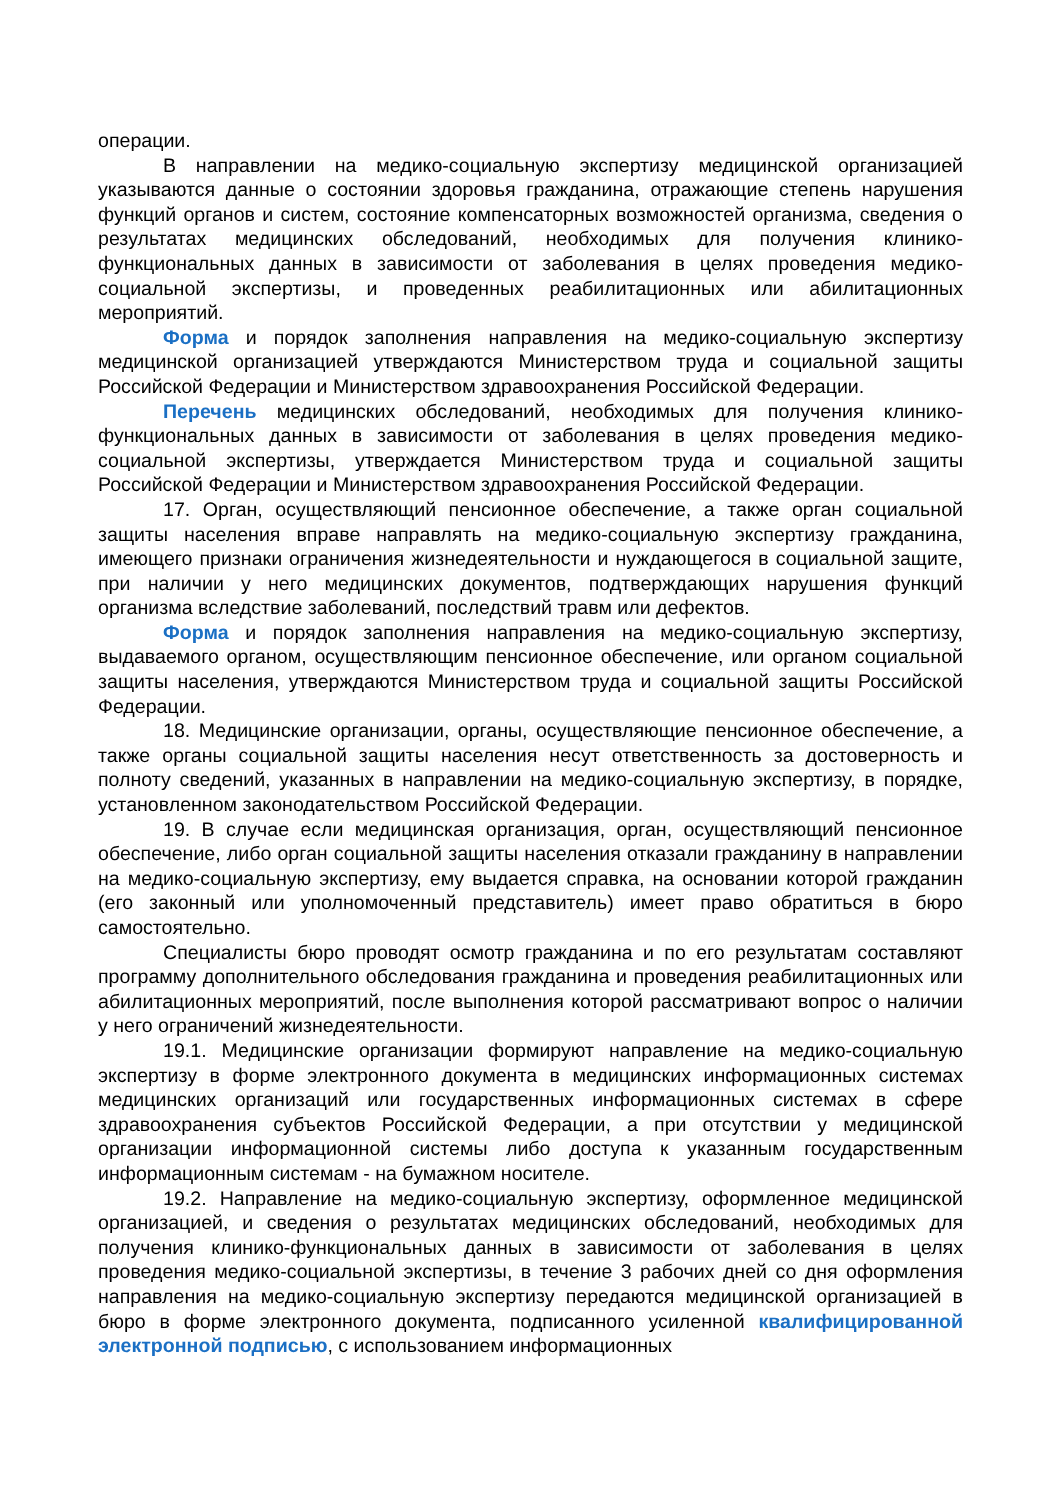операции.
В направлении на медико-социальную экспертизу медицинской организацией указываются данные о состоянии здоровья гражданина, отражающие степень нарушения функций органов и систем, состояние компенсаторных возможностей организма, сведения о результатах медицинских обследований, необходимых для получения клинико-функциональных данных в зависимости от заболевания в целях проведения медико-социальной экспертизы, и проведенных реабилитационных или абилитационных мероприятий.
Форма и порядок заполнения направления на медико-социальную экспертизу медицинской организацией утверждаются Министерством труда и социальной защиты Российской Федерации и Министерством здравоохранения Российской Федерации.
Перечень медицинских обследований, необходимых для получения клинико-функциональных данных в зависимости от заболевания в целях проведения медико-социальной экспертизы, утверждается Министерством труда и социальной защиты Российской Федерации и Министерством здравоохранения Российской Федерации.
17. Орган, осуществляющий пенсионное обеспечение, а также орган социальной защиты населения вправе направлять на медико-социальную экспертизу гражданина, имеющего признаки ограничения жизнедеятельности и нуждающегося в социальной защите, при наличии у него медицинских документов, подтверждающих нарушения функций организма вследствие заболеваний, последствий травм или дефектов.
Форма и порядок заполнения направления на медико-социальную экспертизу, выдаваемого органом, осуществляющим пенсионное обеспечение, или органом социальной защиты населения, утверждаются Министерством труда и социальной защиты Российской Федерации.
18. Медицинские организации, органы, осуществляющие пенсионное обеспечение, а также органы социальной защиты населения несут ответственность за достоверность и полноту сведений, указанных в направлении на медико-социальную экспертизу, в порядке, установленном законодательством Российской Федерации.
19. В случае если медицинская организация, орган, осуществляющий пенсионное обеспечение, либо орган социальной защиты населения отказали гражданину в направлении на медико-социальную экспертизу, ему выдается справка, на основании которой гражданин (его законный или уполномоченный представитель) имеет право обратиться в бюро самостоятельно.
Специалисты бюро проводят осмотр гражданина и по его результатам составляют программу дополнительного обследования гражданина и проведения реабилитационных или абилитационных мероприятий, после выполнения которой рассматривают вопрос о наличии у него ограничений жизнедеятельности.
19.1. Медицинские организации формируют направление на медико-социальную экспертизу в форме электронного документа в медицинских информационных системах медицинских организаций или государственных информационных системах в сфере здравоохранения субъектов Российской Федерации, а при отсутствии у медицинской организации информационной системы либо доступа к указанным государственным информационным системам - на бумажном носителе.
19.2. Направление на медико-социальную экспертизу, оформленное медицинской организацией, и сведения о результатах медицинских обследований, необходимых для получения клинико-функциональных данных в зависимости от заболевания в целях проведения медико-социальной экспертизы, в течение 3 рабочих дней со дня оформления направления на медико-социальную экспертизу передаются медицинской организацией в бюро в форме электронного документа, подписанного усиленной квалифицированной электронной подписью, с использованием информационных